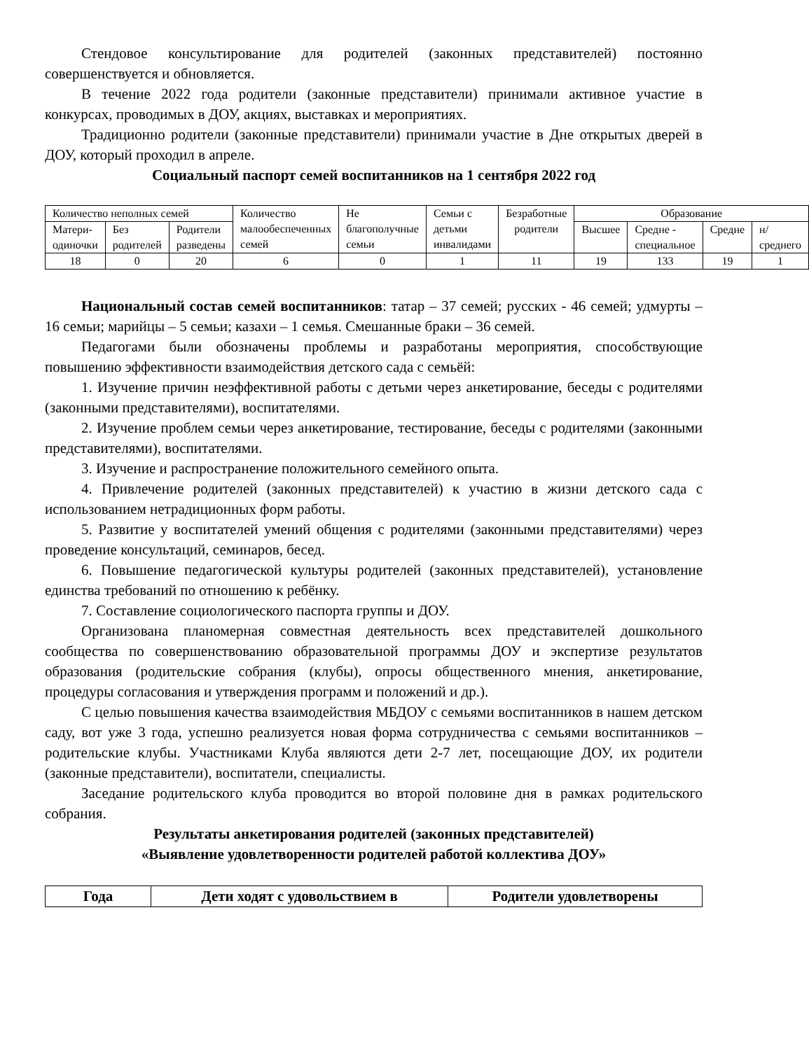Стендовое консультирование для родителей (законных представителей) постоянно совершенствуется и обновляется.
В течение 2022 года родители (законные представители) принимали активное участие в конкурсах, проводимых в ДОУ, акциях, выставках и мероприятиях.
Традиционно родители (законные представители) принимали участие в Дне открытых дверей в ДОУ, который проходил в апреле.
Социальный паспорт семей воспитанников на 1 сентября 2022 год
| Количество неполных семей | | | Количество малообеспеченных семей | Не благополучные семьи | Семьи с детьми инвалидами | Безработные родители | Образование | | | |
| Матери-одиночки | Без родителей | Родители разведены | | | | | Высшее | Средне - специальное | Средне | н/среднего |
| 18 | 0 | 20 | 6 | 0 | 1 | 11 | 19 | 133 | 19 | 1 |
Национальный состав семей воспитанников: татар – 37 семей; русских - 46 семей; удмурты – 16 семьи; марийцы – 5 семьи; казахи – 1 семья. Смешанные браки – 36 семей.
Педагогами были обозначены проблемы и разработаны мероприятия, способствующие повышению эффективности взаимодействия детского сада с семьёй:
1. Изучение причин неэффективной работы с детьми через анкетирование, беседы с родителями (законными представителями), воспитателями.
2. Изучение проблем семьи через анкетирование, тестирование, беседы с родителями (законными представителями), воспитателями.
3. Изучение и распространение положительного семейного опыта.
4. Привлечение родителей (законных представителей) к участию в жизни детского сада с использованием нетрадиционных форм работы.
5. Развитие у воспитателей умений общения с родителями (законными представителями) через проведение консультаций, семинаров, бесед.
6. Повышение педагогической культуры родителей (законных представителей), установление единства требований по отношению к ребёнку.
7. Составление социологического паспорта группы и ДОУ.
Организована планомерная совместная деятельность всех представителей дошкольного сообщества по совершенствованию образовательной программы ДОУ и экспертизе результатов образования (родительские собрания (клубы), опросы общественного мнения, анкетирование, процедуры согласования и утверждения программ и положений и др.).
С целью повышения качества взаимодействия МБДОУ с семьями воспитанников в нашем детском саду, вот уже 3 года, успешно реализуется новая форма сотрудничества с семьями воспитанников – родительские клубы. Участниками Клуба являются дети 2-7 лет, посещающие ДОУ, их родители (законные представители), воспитатели, специалисты.
Заседание родительского клуба проводится во второй половине дня в рамках родительского собрания.
Результаты анкетирования родителей (законных представителей)
«Выявление удовлетворенности родителей работой коллектива ДОУ»
| Года | Дети ходят с удовольствием в | Родители удовлетворены |
| --- | --- | --- |